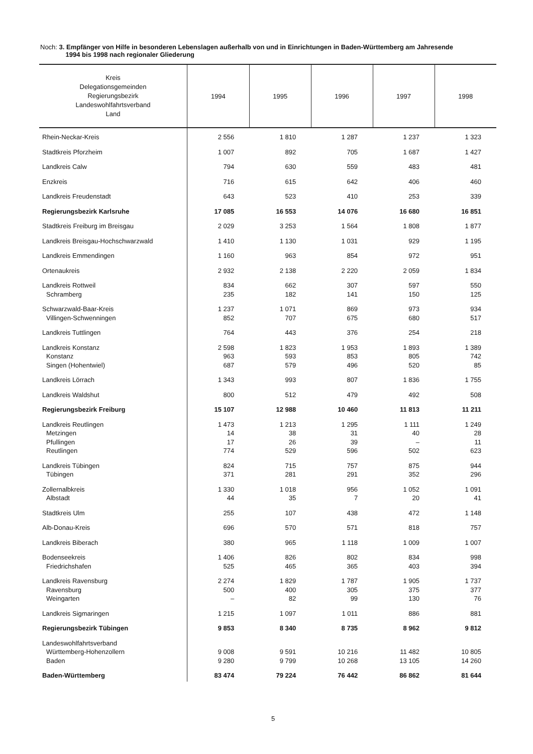Noch: 3. Empfänger von Hilfe in besonderen Lebenslagen außerhalb von und in Einrichtungen in Baden-Württemberg am Jahresende
1994 bis 1998 nach regionaler Gliederung
| Kreis Delegationsgemeinden Regierungsbezirk Landeswohlfahrtsverband Land | 1994 | 1995 | 1996 | 1997 | 1998 |
| --- | --- | --- | --- | --- | --- |
| Rhein-Neckar-Kreis | 2 556 | 1 810 | 1 287 | 1 237 | 1 323 |
| Stadtkreis Pforzheim | 1 007 | 892 | 705 | 1 687 | 1 427 |
| Landkreis Calw | 794 | 630 | 559 | 483 | 481 |
| Enzkreis | 716 | 615 | 642 | 406 | 460 |
| Landkreis Freudenstadt | 643 | 523 | 410 | 253 | 339 |
| Regierungsbezirk Karlsruhe | 17 085 | 16 553 | 14 076 | 16 680 | 16 851 |
| Stadtkreis Freiburg im Breisgau | 2 029 | 3 253 | 1 564 | 1 808 | 1 877 |
| Landkreis Breisgau-Hochschwarzwald | 1 410 | 1 130 | 1 031 | 929 | 1 195 |
| Landkreis Emmendingen | 1 160 | 963 | 854 | 972 | 951 |
| Ortenaukreis | 2 932 | 2 138 | 2 220 | 2 059 | 1 834 |
| Landkreis Rottweil Schramberg | 834 235 | 662 182 | 307 141 | 597 150 | 550 125 |
| Schwarzwald-Baar-Kreis Villingen-Schwenningen | 1 237 852 | 1 071 707 | 869 675 | 973 680 | 934 517 |
| Landkreis Tuttlingen | 764 | 443 | 376 | 254 | 218 |
| Landkreis Konstanz Konstanz Singen (Hohentwiel) | 2 598 963 687 | 1 823 593 579 | 1 953 853 496 | 1 893 805 520 | 1 389 742 85 |
| Landkreis Lörrach | 1 343 | 993 | 807 | 1 836 | 1 755 |
| Landkreis Waldshut | 800 | 512 | 479 | 492 | 508 |
| Regierungsbezirk Freiburg | 15 107 | 12 988 | 10 460 | 11 813 | 11 211 |
| Landkreis Reutlingen Metzingen Pfullingen Reutlingen | 1 473 14 17 774 | 1 213 38 26 529 | 1 295 31 39 596 | 1 111 40 – 502 | 1 249 28 11 623 |
| Landkreis Tübingen Tübingen | 824 371 | 715 281 | 757 291 | 875 352 | 944 296 |
| Zollernalbkreis Albstadt | 1 330 44 | 1 018 35 | 956 7 | 1 052 20 | 1 091 41 |
| Stadtkreis Ulm | 255 | 107 | 438 | 472 | 1 148 |
| Alb-Donau-Kreis | 696 | 570 | 571 | 818 | 757 |
| Landkreis Biberach | 380 | 965 | 1 118 | 1 009 | 1 007 |
| Bodenseekreis Friedrichshafen | 1 406 525 | 826 465 | 802 365 | 834 403 | 998 394 |
| Landkreis Ravensburg Ravensburg Weingarten | 2 274 500 – | 1 829 400 82 | 1 787 305 99 | 1 905 375 130 | 1 737 377 76 |
| Landkreis Sigmaringen | 1 215 | 1 097 | 1 011 | 886 | 881 |
| Regierungsbezirk Tübingen | 9 853 | 8 340 | 8 735 | 8 962 | 9 812 |
| Landeswohlfahrtsverband Württemberg-Hohenzollern Baden | 9 008 9 280 | 9 591 9 799 | 10 216 10 268 | 11 482 13 105 | 10 805 14 260 |
| Baden-Württemberg | 83 474 | 79 224 | 76 442 | 86 862 | 81 644 |
5